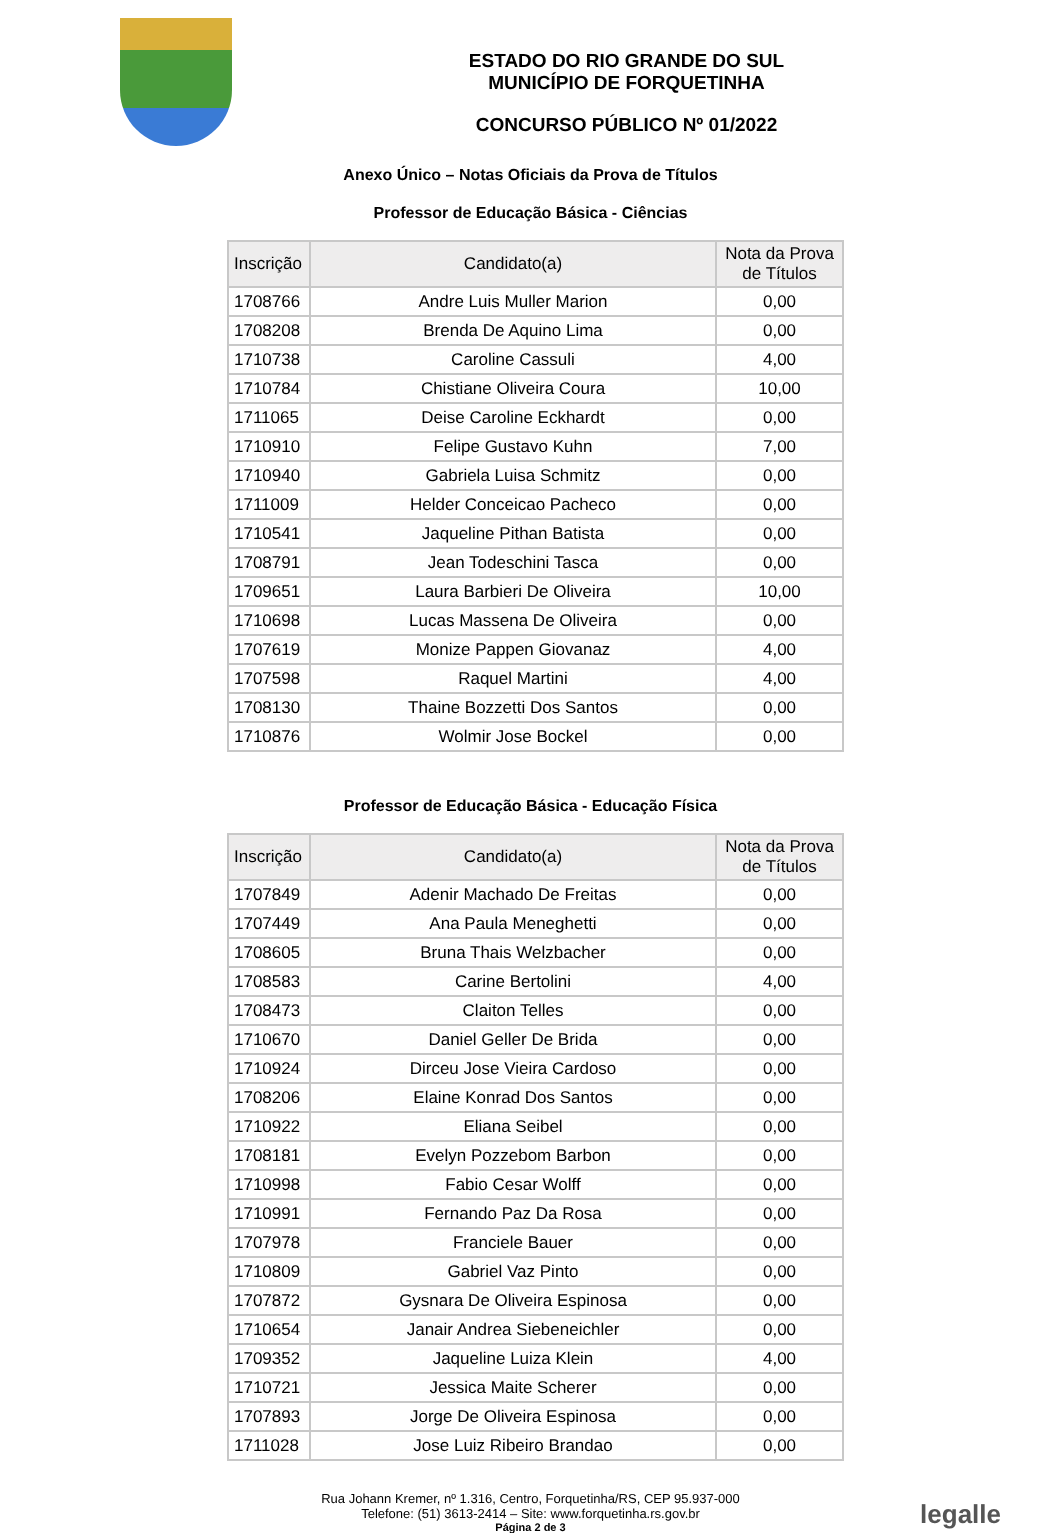ESTADO DO RIO GRANDE DO SUL
MUNICÍPIO DE FORQUETINHA
CONCURSO PÚBLICO Nº 01/2022
Anexo Único – Notas Oficiais da Prova de Títulos
Professor de Educação Básica - Ciências
| Inscrição | Candidato(a) | Nota da Prova de Títulos |
| --- | --- | --- |
| 1708766 | Andre Luis Muller Marion | 0,00 |
| 1708208 | Brenda De Aquino Lima | 0,00 |
| 1710738 | Caroline Cassuli | 4,00 |
| 1710784 | Chistiane Oliveira Coura | 10,00 |
| 1711065 | Deise Caroline Eckhardt | 0,00 |
| 1710910 | Felipe Gustavo Kuhn | 7,00 |
| 1710940 | Gabriela Luisa Schmitz | 0,00 |
| 1711009 | Helder Conceicao Pacheco | 0,00 |
| 1710541 | Jaqueline Pithan Batista | 0,00 |
| 1708791 | Jean Todeschini Tasca | 0,00 |
| 1709651 | Laura Barbieri De Oliveira | 10,00 |
| 1710698 | Lucas Massena De Oliveira | 0,00 |
| 1707619 | Monize Pappen Giovanaz | 4,00 |
| 1707598 | Raquel Martini | 4,00 |
| 1708130 | Thaine Bozzetti Dos Santos | 0,00 |
| 1710876 | Wolmir Jose Bockel | 0,00 |
Professor de Educação Básica - Educação Física
| Inscrição | Candidato(a) | Nota da Prova de Títulos |
| --- | --- | --- |
| 1707849 | Adenir Machado De Freitas | 0,00 |
| 1707449 | Ana Paula Meneghetti | 0,00 |
| 1708605 | Bruna Thais Welzbacher | 0,00 |
| 1708583 | Carine Bertolini | 4,00 |
| 1708473 | Claiton Telles | 0,00 |
| 1710670 | Daniel Geller De Brida | 0,00 |
| 1710924 | Dirceu Jose Vieira Cardoso | 0,00 |
| 1708206 | Elaine Konrad Dos Santos | 0,00 |
| 1710922 | Eliana Seibel | 0,00 |
| 1708181 | Evelyn Pozzebom Barbon | 0,00 |
| 1710998 | Fabio Cesar Wolff | 0,00 |
| 1710991 | Fernando Paz Da Rosa | 0,00 |
| 1707978 | Franciele Bauer | 0,00 |
| 1710809 | Gabriel Vaz Pinto | 0,00 |
| 1707872 | Gysnara De Oliveira Espinosa | 0,00 |
| 1710654 | Janair Andrea Siebeneichler | 0,00 |
| 1709352 | Jaqueline Luiza Klein | 4,00 |
| 1710721 | Jessica Maite Scherer | 0,00 |
| 1707893 | Jorge De Oliveira Espinosa | 0,00 |
| 1711028 | Jose Luiz Ribeiro Brandao | 0,00 |
Rua Johann Kremer, nº 1.316, Centro, Forquetinha/RS, CEP 95.937-000
Telefone: (51) 3613-2414 – Site: www.forquetinha.rs.gov.br
Página 2 de 3
legalle